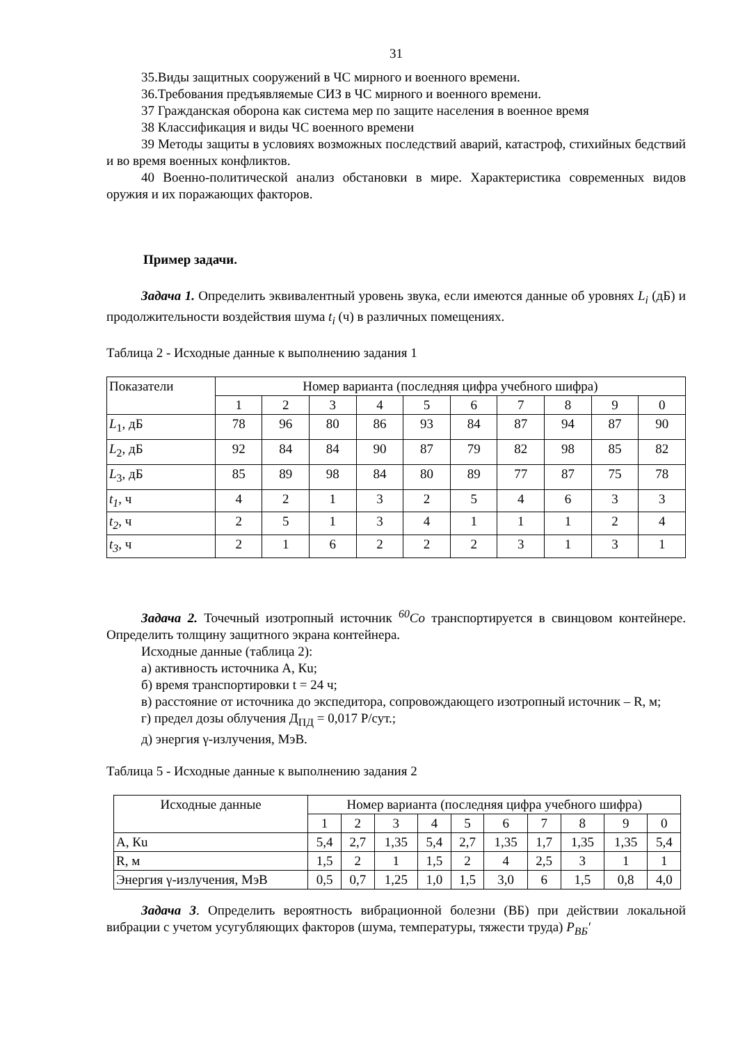31
35.Виды защитных сооружений в ЧС мирного и военного времени.
36.Требования предъявляемые СИЗ в ЧС мирного и военного времени.
37 Гражданская оборона как система мер по защите населения в военное время
38 Классификация и виды ЧС военного времени
39 Методы защиты в условиях возможных последствий аварий, катастроф, стихийных бедствий и во время военных конфликтов.
40 Военно-политической анализ обстановки в мире. Характеристика современных видов оружия и их поражающих факторов.
Пример задачи.
Задача 1. Определить эквивалентный уровень звука, если имеются данные об уровнях L<sub>i</sub> (дБ) и продолжительности воздействия шума t<sub>i</sub> (ч) в различных помещениях.
Таблица 2 - Исходные данные к выполнению задания 1
| Показатели | Номер варианта (последняя цифра учебного шифра) | | | | | | | | | |
| | 1 | 2 | 3 | 4 | 5 | 6 | 7 | 8 | 9 | 0 |
| L<sub>1</sub>, дБ | 78 | 96 | 80 | 86 | 93 | 84 | 87 | 94 | 87 | 90 |
| L<sub>2</sub>, дБ | 92 | 84 | 84 | 90 | 87 | 79 | 82 | 98 | 85 | 82 |
| L<sub>3</sub>, дБ | 85 | 89 | 98 | 84 | 80 | 89 | 77 | 87 | 75 | 78 |
| t<sub>1</sub>, ч | 4 | 2 | 1 | 3 | 2 | 5 | 4 | 6 | 3 | 3 |
| t<sub>2</sub>, ч | 2 | 5 | 1 | 3 | 4 | 1 | 1 | 1 | 2 | 4 |
| t<sub>3</sub>, ч | 2 | 1 | 6 | 2 | 2 | 2 | 3 | 1 | 3 | 1 |
Задача 2. Точечный изотропный источник <sup>60</sup>Co транспортируется в свинцовом контейнере. Определить толщину защитного экрана контейнера.
Исходные данные (таблица 2):
а) активность источника А, Кu;
б) время транспортировки t = 24 ч;
в) расстояние от источника до экспедитора, сопровождающего изотропный источник – R, м;
г) предел дозы облучения Д<sub>ПД</sub> = 0,017 Р/сут.;
д) энергия γ-излучения, МэВ.
Таблица 5 - Исходные данные к выполнению задания 2
| Исходные данные | Номер варианта (последняя цифра учебного шифра) | | | | | | | | | |
| | 1 | 2 | 3 | 4 | 5 | 6 | 7 | 8 | 9 | 0 |
| А, Кu | 5,4 | 2,7 | 1,35 | 5,4 | 2,7 | 1,35 | 1,7 | 1,35 | 1,35 | 5,4 |
| R, м | 1,5 | 2 | 1 | 1,5 | 2 | 4 | 2,5 | 3 | 1 | 1 |
| Энергия γ-излучения, МэВ | 0,5 | 0,7 | 1,25 | 1,0 | 1,5 | 3,0 | 6 | 1,5 | 0,8 | 4,0 |
Задача 3. Определить вероятность вибрационной болезни (ВБ) при действии локальной вибрации с учетом усугубляющих факторов (шума, температуры, тяжести труда) P<sub>ВБ</sub>′